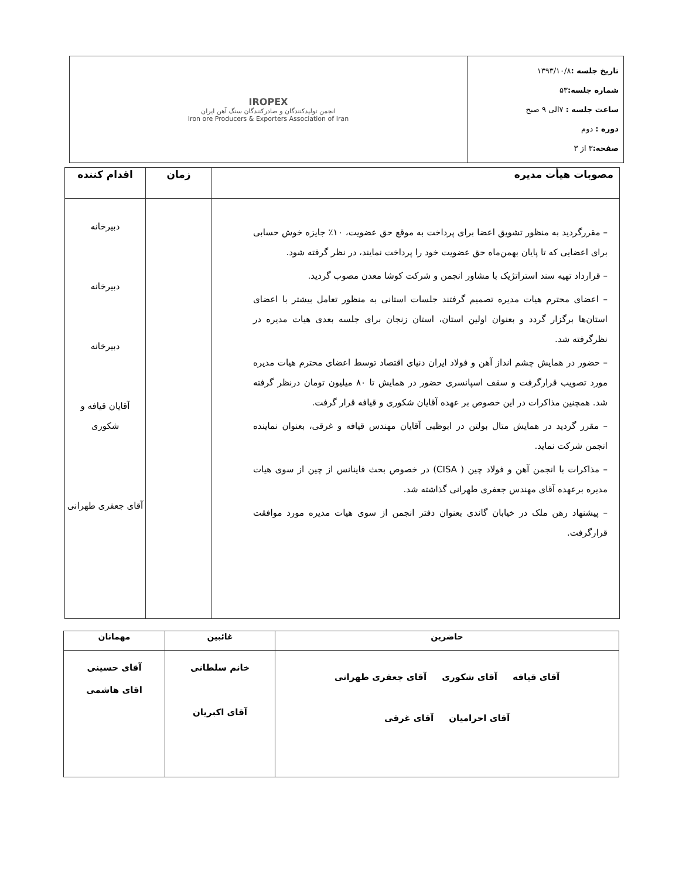| تاریخ جلسه : ۱۳۹۳/۱۰/۸ شماره جلسه: ۵۳ ساعت جلسه : ۷الی ۹ صبح دوره : دوم صفحه: ۳ از ۳ | IROPEX انجمن تولیدکنندگان و صادرکنندگان سنگ آهن ایران Iron ore Producers & Exporters Association of Iran |
| مصوبات هیأت مدیره | زمان | اقدام کننده |
| --- | --- | --- |
| – مقررگردید به منظور تشویق اعضا برای پرداخت به موقع حق عضویت، ۱۰٪ جایزه خوش حسابی برای اعضایی که تا پایان بهمن‌ماه حق عضویت خود را پرداخت نمایند، در نظر گرفته شود. – قرارداد تهیه سند استراتژیک با مشاور انجمن و شرکت کوشا معدن مصوب گردید. – اعضای محترم هیات مدیره تصمیم گرفتند جلسات استانی به منظور تعامل بیشتر با اعضای استان‌ها برگزار گردد و بعنوان اولین استان، استان زنجان برای جلسه بعدی هیات مدیره در نظرگرفته شد. – حضور در همایش چشم انداز آهن و فولاد ایران دنیای اقتصاد توسط اعضای محترم هیات مدیره مورد تصویب قرارگرفت و سقف اسپانسری حضور در همایش تا ۸۰ میلیون تومان درنظر گرفته شد. همچنین مذاکرات در این خصوص بر عهده آقایان شکوری و قیافه قرار گرفت. – مقرر گردید در همایش متال بولتن در ابوظبی آقایان مهندس قیافه و غرقی، بعنوان نماینده انجمن شرکت نماید. – مذاکرات با انجمن آهن و فولاد چین ( CISA) در خصوص بحث فاینانس از چین از سوی هیات مدیره برعهده آقای مهندس جعفری طهرانی گذاشته شد. – پیشنهاد رهن ملک در خیابان گاندی بعنوان دفتر انجمن از سوی هیات مدیره مورد موافقت قرارگرفت. | | دبیرخانه دبیرخانه دبیرخانه آقایان قیافه و شکوری آقای جعفری طهرانی |
| حاضرین | غائبین | مهمانان |
| --- | --- | --- |
| آقای قیافه آقای شکوری آقای جعفری طهرانی آقای احرامیان آقای غرقی | خانم سلطانی آقای اکبریان | آقای حسینی اقای هاشمی |